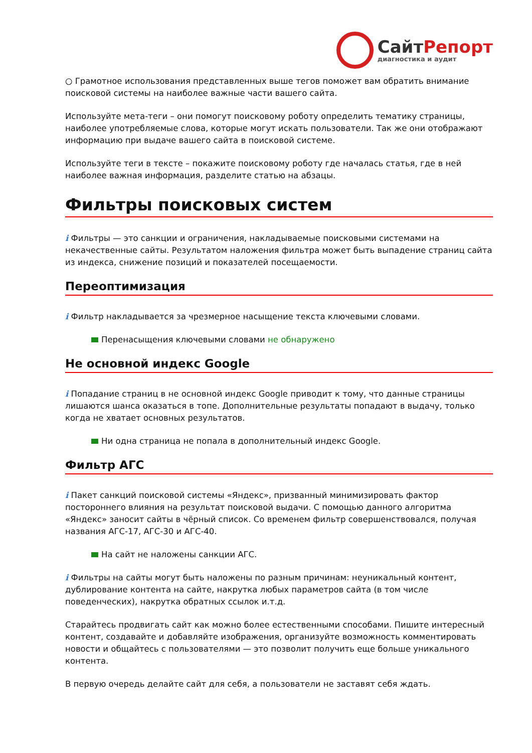СайтРепорт
диагностика и аудит
○ Грамотное использования представленных выше тегов поможет вам обратить внимание поисковой системы на наиболее важные части вашего сайта.
Используйте мета-теги – они помогут поисковому роботу определить тематику страницы, наиболее употребляемые слова, которые могут искать пользователи. Так же они отображают информацию при выдаче вашего сайта в поисковой системе.
Используйте теги в тексте – покажите поисковому роботу где началась статья, где в ней наиболее важная информация, разделите статью на абзацы.
Фильтры поисковых систем
i Фильтры — это санкции и ограничения, накладываемые поисковыми системами на некачественные сайты. Результатом наложения фильтра может быть выпадение страниц сайта из индекса, снижение позиций и показателей посещаемости.
Переоптимизация
i Фильтр накладывается за чрезмерное насыщение текста ключевыми словами.
Перенасыщения ключевыми словами не обнаружено
Не основной индекс Google
i Попадание страниц в не основной индекс Google приводит к тому, что данные страницы лишаются шанса оказаться в топе. Дополнительные результаты попадают в выдачу, только когда не хватает основных результатов.
Ни одна страница не попала в дополнительный индекс Google.
Фильтр АГС
i Пакет санкций поисковой системы «Яндекс», призванный минимизировать фактор постороннего влияния на результат поисковой выдачи. С помощью данного алгоритма «Яндекс» заносит сайты в чёрный список. Со временем фильтр совершенствовался, получая названия АГС-17, АГС-30 и АГС-40.
На сайт не наложены санкции АГС.
i Фильтры на сайты могут быть наложены по разным причинам: неуникальный контент, дублирование контента на сайте, накрутка любых параметров сайта (в том числе поведенческих), накрутка обратных ссылок и.т.д.
Старайтесь продвигать сайт как можно более естественными способами. Пишите интересный контент, создавайте и добавляйте изображения, организуйте возможность комментировать новости и общайтесь с пользователями — это позволит получить еще больше уникального контента.
В первую очередь делайте сайт для себя, а пользователи не заставят себя ждать.